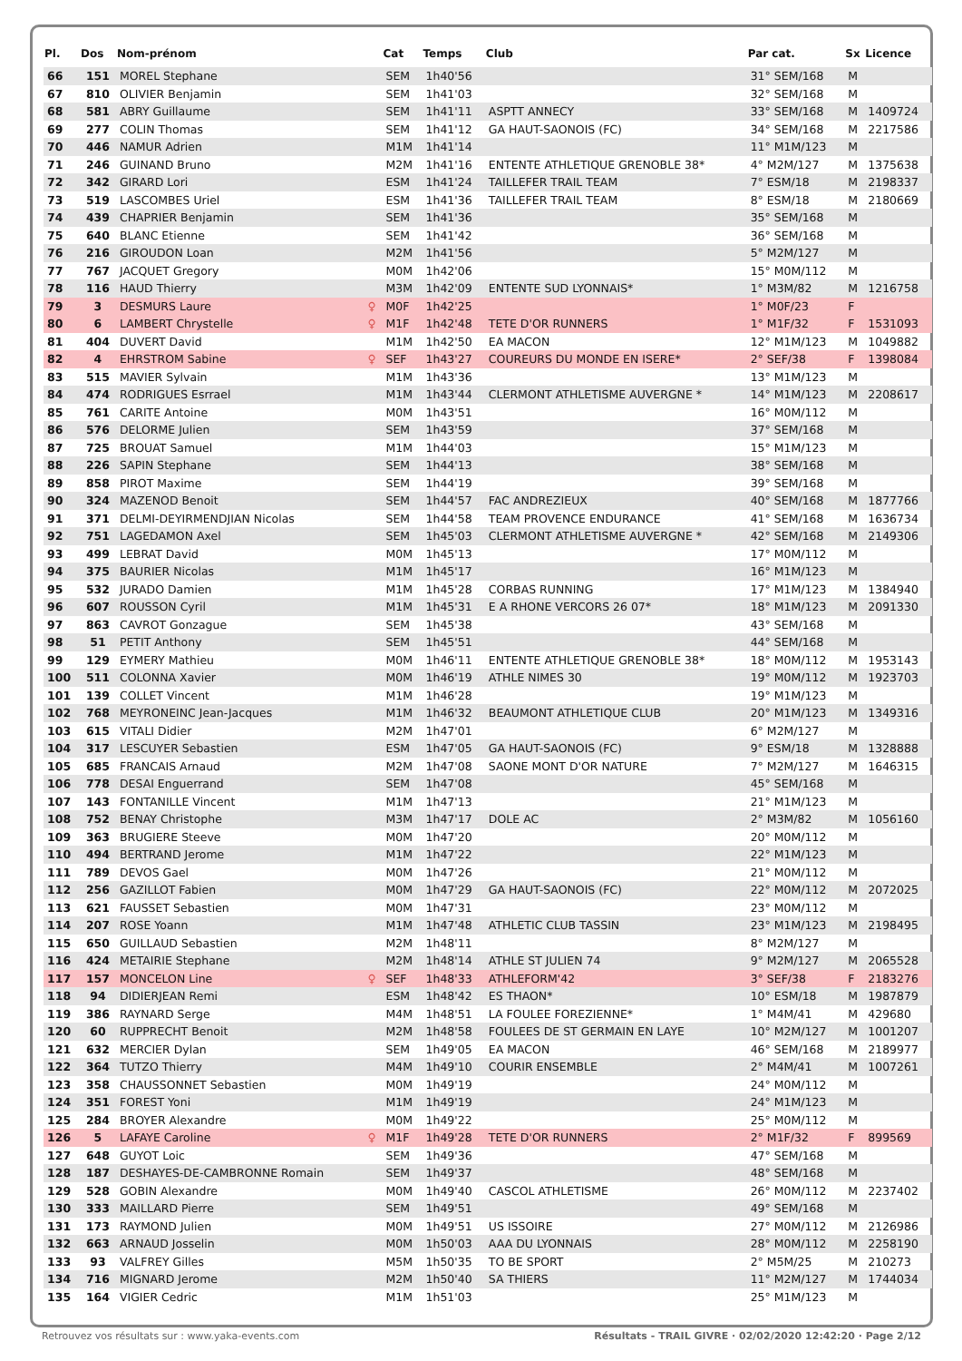| Pl. | Dos | Nom-prénom | | Cat | Temps | Club | Par cat. | Sx | Licence |
| --- | --- | --- | --- | --- | --- | --- | --- | --- | --- |
| 66 | 151 | MOREL Stephane | | SEM | 1h40'56 | | 31° SEM/168 | M | |
| 67 | 810 | OLIVIER Benjamin | | SEM | 1h41'03 | | 32° SEM/168 | M | |
| 68 | 581 | ABRY Guillaume | | SEM | 1h41'11 | ASPTT ANNECY | 33° SEM/168 | M | 1409724 |
| 69 | 277 | COLIN Thomas | | SEM | 1h41'12 | GA HAUT-SAONOIS (FC) | 34° SEM/168 | M | 2217586 |
| 70 | 446 | NAMUR Adrien | | M1M | 1h41'14 | | 11° M1M/123 | M | |
| 71 | 246 | GUINAND Bruno | | M2M | 1h41'16 | ENTENTE ATHLETIQUE GRENOBLE 38* | 4° M2M/127 | M | 1375638 |
| 72 | 342 | GIRARD Lori | | ESM | 1h41'24 | TAILLEFER TRAIL TEAM | 7° ESM/18 | M | 2198337 |
| 73 | 519 | LASCOMBES Uriel | | ESM | 1h41'36 | TAILLEFER TRAIL TEAM | 8° ESM/18 | M | 2180669 |
| 74 | 439 | CHAPRIER Benjamin | | SEM | 1h41'36 | | 35° SEM/168 | M | |
| 75 | 640 | BLANC Etienne | | SEM | 1h41'42 | | 36° SEM/168 | M | |
| 76 | 216 | GIROUDON Loan | | M2M | 1h41'56 | | 5° M2M/127 | M | |
| 77 | 767 | JACQUET Gregory | | M0M | 1h42'06 | | 15° M0M/112 | M | |
| 78 | 116 | HAUD Thierry | | M3M | 1h42'09 | ENTENTE SUD LYONNAIS* | 1° M3M/82 | M | 1216758 |
| 79 | 3 | DESMURS Laure | ♀ | M0F | 1h42'25 | | 1° M0F/23 | F | |
| 80 | 6 | LAMBERT Chrystelle | ♀ | M1F | 1h42'48 | TETE D'OR RUNNERS | 1° M1F/32 | F | 1531093 |
| 81 | 404 | DUVERT David | | M1M | 1h42'50 | EA MACON | 12° M1M/123 | M | 1049882 |
| 82 | 4 | EHRSTROM Sabine | ♀ | SEF | 1h43'27 | COUREURS DU MONDE EN ISERE* | 2° SEF/38 | F | 1398084 |
| 83 | 515 | MAVIER Sylvain | | M1M | 1h43'36 | | 13° M1M/123 | M | |
| 84 | 474 | RODRIGUES Esrrael | | M1M | 1h43'44 | CLERMONT ATHLETISME AUVERGNE * | 14° M1M/123 | M | 2208617 |
| 85 | 761 | CARITE Antoine | | M0M | 1h43'51 | | 16° M0M/112 | M | |
| 86 | 576 | DELORME Julien | | SEM | 1h43'59 | | 37° SEM/168 | M | |
| 87 | 725 | BROUAT Samuel | | M1M | 1h44'03 | | 15° M1M/123 | M | |
| 88 | 226 | SAPIN Stephane | | SEM | 1h44'13 | | 38° SEM/168 | M | |
| 89 | 858 | PIROT Maxime | | SEM | 1h44'19 | | 39° SEM/168 | M | |
| 90 | 324 | MAZENOD Benoit | | SEM | 1h44'57 | FAC ANDREZIEUX | 40° SEM/168 | M | 1877766 |
| 91 | 371 | DELMI-DEYIRMENDJIAN Nicolas | | SEM | 1h44'58 | TEAM PROVENCE ENDURANCE | 41° SEM/168 | M | 1636734 |
| 92 | 751 | LAGEDAMON Axel | | SEM | 1h45'03 | CLERMONT ATHLETISME AUVERGNE * | 42° SEM/168 | M | 2149306 |
| 93 | 499 | LEBRAT David | | M0M | 1h45'13 | | 17° M0M/112 | M | |
| 94 | 375 | BAURIER Nicolas | | M1M | 1h45'17 | | 16° M1M/123 | M | |
| 95 | 532 | JURADO Damien | | M1M | 1h45'28 | CORBAS RUNNING | 17° M1M/123 | M | 1384940 |
| 96 | 607 | ROUSSON Cyril | | M1M | 1h45'31 | E A RHONE VERCORS 26 07* | 18° M1M/123 | M | 2091330 |
| 97 | 863 | CAVROT Gonzague | | SEM | 1h45'38 | | 43° SEM/168 | M | |
| 98 | 51 | PETIT Anthony | | SEM | 1h45'51 | | 44° SEM/168 | M | |
| 99 | 129 | EYMERY Mathieu | | M0M | 1h46'11 | ENTENTE ATHLETIQUE GRENOBLE 38* | 18° M0M/112 | M | 1953143 |
| 100 | 511 | COLONNA Xavier | | M0M | 1h46'19 | ATHLE NIMES 30 | 19° M0M/112 | M | 1923703 |
| 101 | 139 | COLLET Vincent | | M1M | 1h46'28 | | 19° M1M/123 | M | |
| 102 | 768 | MEYRONEINC Jean-Jacques | | M1M | 1h46'32 | BEAUMONT ATHLETIQUE CLUB | 20° M1M/123 | M | 1349316 |
| 103 | 615 | VITALI Didier | | M2M | 1h47'01 | | 6° M2M/127 | M | |
| 104 | 317 | LESCUYER Sebastien | | ESM | 1h47'05 | GA HAUT-SAONOIS (FC) | 9° ESM/18 | M | 1328888 |
| 105 | 685 | FRANCAIS Arnaud | | M2M | 1h47'08 | SAONE MONT D'OR NATURE | 7° M2M/127 | M | 1646315 |
| 106 | 778 | DESAI Enguerrand | | SEM | 1h47'08 | | 45° SEM/168 | M | |
| 107 | 143 | FONTANILLE Vincent | | M1M | 1h47'13 | | 21° M1M/123 | M | |
| 108 | 752 | BENAY Christophe | | M3M | 1h47'17 | DOLE AC | 2° M3M/82 | M | 1056160 |
| 109 | 363 | BRUGIERE Steeve | | M0M | 1h47'20 | | 20° M0M/112 | M | |
| 110 | 494 | BERTRAND Jerome | | M1M | 1h47'22 | | 22° M1M/123 | M | |
| 111 | 789 | DEVOS Gael | | M0M | 1h47'26 | | 21° M0M/112 | M | |
| 112 | 256 | GAZILLOT Fabien | | M0M | 1h47'29 | GA HAUT-SAONOIS (FC) | 22° M0M/112 | M | 2072025 |
| 113 | 621 | FAUSSET Sebastien | | M0M | 1h47'31 | | 23° M0M/112 | M | |
| 114 | 207 | ROSE Yoann | | M1M | 1h47'48 | ATHLETIC CLUB TASSIN | 23° M1M/123 | M | 2198495 |
| 115 | 650 | GUILLAUD Sebastien | | M2M | 1h48'11 | | 8° M2M/127 | M | |
| 116 | 424 | METAIRIE Stephane | | M2M | 1h48'14 | ATHLE ST JULIEN 74 | 9° M2M/127 | M | 2065528 |
| 117 | 157 | MONCELON Line | ♀ | SEF | 1h48'33 | ATHLEFORM'42 | 3° SEF/38 | F | 2183276 |
| 118 | 94 | DIDIERJEAN Remi | | ESM | 1h48'42 | ES THAON* | 10° ESM/18 | M | 1987879 |
| 119 | 386 | RAYNARD Serge | | M4M | 1h48'51 | LA FOULEE FOREZIENNE* | 1° M4M/41 | M | 429680 |
| 120 | 60 | RUPPRECHT Benoit | | M2M | 1h48'58 | FOULEES DE ST GERMAIN EN LAYE | 10° M2M/127 | M | 1001207 |
| 121 | 632 | MERCIER Dylan | | SEM | 1h49'05 | EA MACON | 46° SEM/168 | M | 2189977 |
| 122 | 364 | TUTZO Thierry | | M4M | 1h49'10 | COURIR ENSEMBLE | 2° M4M/41 | M | 1007261 |
| 123 | 358 | CHAUSSONNET Sebastien | | M0M | 1h49'19 | | 24° M0M/112 | M | |
| 124 | 351 | FOREST Yoni | | M1M | 1h49'19 | | 24° M1M/123 | M | |
| 125 | 284 | BROYER Alexandre | | M0M | 1h49'22 | | 25° M0M/112 | M | |
| 126 | 5 | LAFAYE Caroline | ♀ | M1F | 1h49'28 | TETE D'OR RUNNERS | 2° M1F/32 | F | 899569 |
| 127 | 648 | GUYOT Loic | | SEM | 1h49'36 | | 47° SEM/168 | M | |
| 128 | 187 | DESHAYES-DE-CAMBRONNE Romain | | SEM | 1h49'37 | | 48° SEM/168 | M | |
| 129 | 528 | GOBIN Alexandre | | M0M | 1h49'40 | CASCOL ATHLETISME | 26° M0M/112 | M | 2237402 |
| 130 | 333 | MAILLARD Pierre | | SEM | 1h49'51 | | 49° SEM/168 | M | |
| 131 | 173 | RAYMOND Julien | | M0M | 1h49'51 | US ISSOIRE | 27° M0M/112 | M | 2126986 |
| 132 | 663 | ARNAUD Josselin | | M0M | 1h50'03 | AAA DU LYONNAIS | 28° M0M/112 | M | 2258190 |
| 133 | 93 | VALFREY Gilles | | M5M | 1h50'35 | TO BE SPORT | 2° M5M/25 | M | 210273 |
| 134 | 716 | MIGNARD Jerome | | M2M | 1h50'40 | SA THIERS | 11° M2M/127 | M | 1744034 |
| 135 | 164 | VIGIER Cedric | | M1M | 1h51'03 | | 25° M1M/123 | M | |
Retrouvez vos résultats sur : www.yaka-events.com Résultats - TRAIL GIVRE · 02/02/2020 12:42:20 · Page 2/12